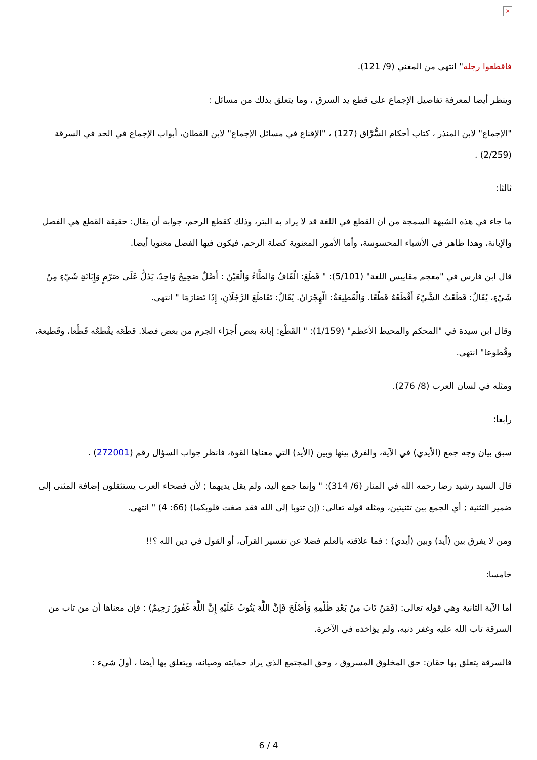×
فاقطعوا رجله" انتهى من المغني (9/ 121).
وينظر أيضا لمعرفة تفاصيل الإجماع على قطع يد السرق ، وما يتعلق بذلك من مسائل :
"الإجماع" لابن المنذر ، كتاب أحكام السُّرَّاق (127) ، "الإقناع في مسائل الإجماع" لابن القطان، أبواب الإجماع في الحد في السرقة (2/259) .
ثالثا:
ما جاء في هذه الشبهة السمجة من أن القطع في اللغة قد لا يراد به البتر، وذلك كقطع الرحم، جوابه أن يقال: حقيقة القطع هي الفصل والإبانة، وهذا ظاهر في الأشياء المحسوسة، وأما الأمور المعنوية كصلة الرحم، فيكون فيها الفصل معنويا أيضا.
قال ابن فارس في "معجم مقاييس اللغة" (5/101): " قَطَعَ: الْقَافُ وَالطَّاءُ وَالْعَيْنُ : أَصْلٌ صَحِيحٌ وَاحِدٌ، يَدُلُّ عَلَى صَرْمٍ وَإِبَانَةِ شَيْءٍ مِنْ شَيْءٍ، يُقَالُ: قَطَعْتُ الشَّيْءَ أَقْطَعُهُ قَطْعًا. وَالْقَطِيعَةُ: الْهِجْرَانُ. يُقَالُ: تَقَاطَعَ الرَّجُلَانِ، إِذَا تَصَارَمَا " انتهى.
وقال ابن سيدة في "المحكم والمحيط الأعظم" (1/159): " القَطْع: إبانة بعض أَجزَاء الجرم من بعض فصلا. قطَعَه يقْطعُه قَطْعا، وقَطيعة، وقُطوعا" انتهى.
ومثله في لسان العرب (8/ 276).
رابعا:
سبق بيان وجه جمع (الأيدي) في الآية، والفرق بينها وبين (الأيد) التي معناها القوة، فانظر جواب السؤال رقم (272001) .
قال السيد رشيد رضا رحمه الله في المنار (6/ 314): " وإنما جمع اليد، ولم يقل يديهما ; لأن فصحاء العرب يستثقلون إضافة المثنى إلى ضمير التثنية ; أي الجمع بين تثنيتين، ومثله قوله تعالى: (إن تتوبا إلى الله فقد صغت قلوبكما) (66: 4) " انتهى.
ومن لا يفرق بين (أيد) وبين (أيدي) : فما علاقته بالعلم فضلا عن تفسير القرآن، أو القول في دين الله ؟!!
خامسا:
أما الآية الثانية وهي قوله تعالى: (فَمَنْ تَابَ مِنْ بَعْدِ ظُلْمِهِ وَأَصْلَحَ فَإِنَّ اللَّهَ يَتُوبُ عَلَيْهِ إِنَّ اللَّهَ غَفُورٌ رَحِيمٌ) : فإن معناها أن من تاب من السرقة تاب الله عليه وغفر ذنبه، ولم يؤاخذه في الآخرة.
فالسرقة يتعلق بها حقان: حق المخلوق المسروق ، وحق المجتمع الذي يراد حمايته وصيانه، ويتعلق بها أيضا ، أولَ شيء :
6 / 4